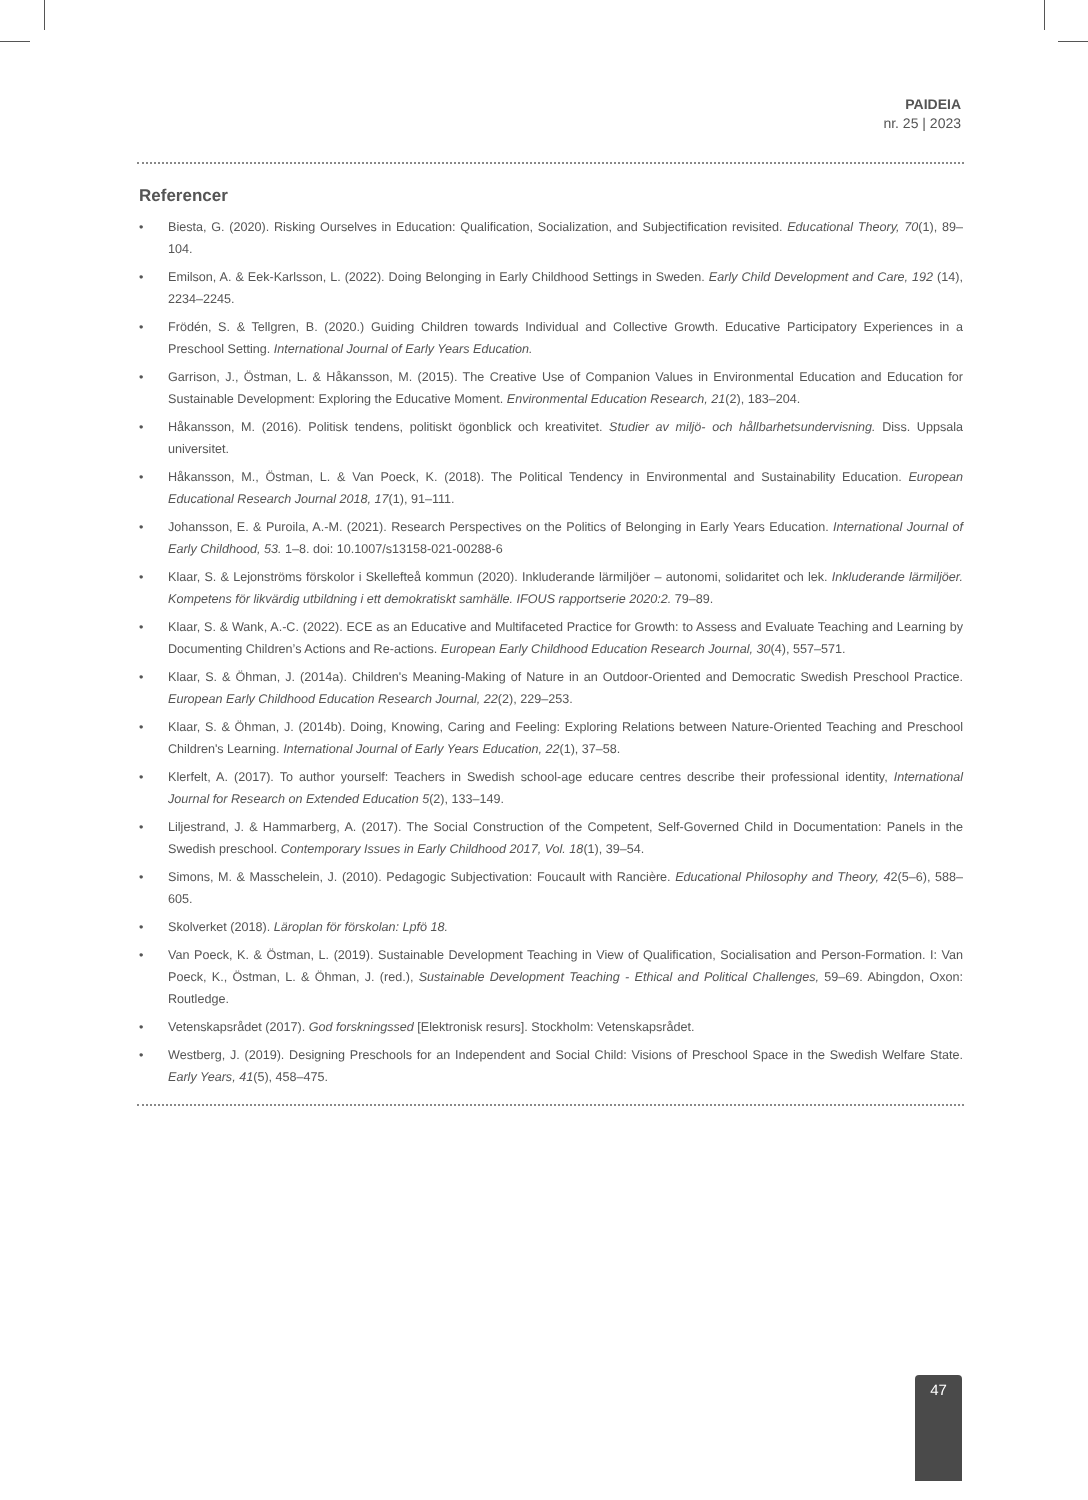PAIDEIA
nr. 25 | 2023
Referencer
• Biesta, G. (2020). Risking Ourselves in Education: Qualification, Socialization, and Subjectification revisited. Educational Theory, 70(1), 89–104.
• Emilson, A. & Eek-Karlsson, L. (2022). Doing Belonging in Early Childhood Settings in Sweden. Early Child Development and Care, 192 (14), 2234–2245.
• Frödén, S. & Tellgren, B. (2020.) Guiding Children towards Individual and Collective Growth. Educative Participatory Experiences in a Preschool Setting. International Journal of Early Years Education.
• Garrison, J., Östman, L. & Håkansson, M. (2015). The Creative Use of Companion Values in Environmental Education and Education for Sustainable Development: Exploring the Educative Moment. Environmental Education Research, 21(2), 183–204.
• Håkansson, M. (2016). Politisk tendens, politiskt ögonblick och kreativitet. Studier av miljö- och hållbarhetsundervisning. Diss. Uppsala universitet.
• Håkansson, M., Östman, L. & Van Poeck, K. (2018). The Political Tendency in Environmental and Sustainability Education. European Educational Research Journal 2018, 17(1), 91–111.
• Johansson, E. & Puroila, A.-M. (2021). Research Perspectives on the Politics of Belonging in Early Years Education. International Journal of Early Childhood, 53. 1–8. doi: 10.1007/s13158-021-00288-6
• Klaar, S. & Lejonströms förskolor i Skellefteå kommun (2020). Inkluderande lärmiljöer – autonomi, solidaritet och lek. Inkluderande lärmiljöer. Kompetens för likvärdig utbildning i ett demokratiskt samhälle. IFOUS rapportserie 2020:2. 79–89.
• Klaar, S. & Wank, A.-C. (2022). ECE as an Educative and Multifaceted Practice for Growth: to Assess and Evaluate Teaching and Learning by Documenting Children’s Actions and Re-actions. European Early Childhood Education Research Journal, 30(4), 557–571.
• Klaar, S. & Öhman, J. (2014a). Children's Meaning-Making of Nature in an Outdoor-Oriented and Democratic Swedish Preschool Practice. European Early Childhood Education Research Journal, 22(2), 229–253.
• Klaar, S. & Öhman, J. (2014b). Doing, Knowing, Caring and Feeling: Exploring Relations between Nature-Oriented Teaching and Preschool Children's Learning. International Journal of Early Years Education, 22(1), 37–58.
• Klerfelt, A. (2017). To author yourself: Teachers in Swedish school-age educare centres describe their professional identity, International Journal for Research on Extended Education 5(2), 133–149.
• Liljestrand, J. & Hammarberg, A. (2017). The Social Construction of the Competent, Self-Governed Child in Documentation: Panels in the Swedish preschool. Contemporary Issues in Early Childhood 2017, Vol. 18(1), 39–54.
• Simons, M. & Masschelein, J. (2010). Pedagogic Subjectivation: Foucault with Rancière. Educational Philosophy and Theory, 42(5–6), 588–605.
• Skolverket (2018). Läroplan för förskolan: Lpfö 18.
• Van Poeck, K. & Östman, L. (2019). Sustainable Development Teaching in View of Qualification, Socialisation and Person-Formation. I: Van Poeck, K., Östman, L. & Öhman, J. (red.), Sustainable Development Teaching - Ethical and Political Challenges, 59–69. Abingdon, Oxon: Routledge.
• Vetenskapsrådet (2017). God forskningssed [Elektronisk resurs]. Stockholm: Vetenskapsrådet.
• Westberg, J. (2019). Designing Preschools for an Independent and Social Child: Visions of Preschool Space in the Swedish Welfare State. Early Years, 41(5), 458–475.
47